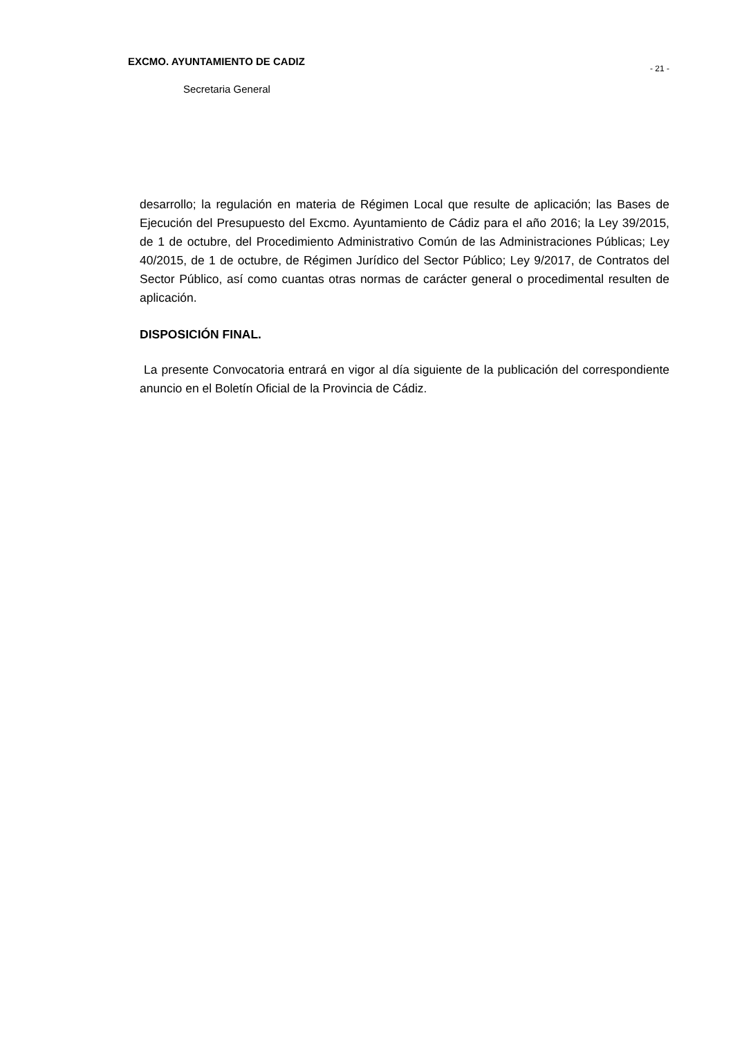EXCMO. AYUNTAMIENTO DE CADIZ
- 21 -
Secretaria General
desarrollo; la regulación en materia de Régimen Local que resulte de aplicación; las Bases de Ejecución del Presupuesto del Excmo. Ayuntamiento de Cádiz para el año 2016; la Ley 39/2015, de 1 de octubre, del Procedimiento Administrativo Común de las Administraciones Públicas; Ley 40/2015, de 1 de octubre, de Régimen Jurídico del Sector Público; Ley 9/2017, de Contratos del Sector Público, así como cuantas otras normas de carácter general o procedimental resulten de aplicación.
DISPOSICIÓN FINAL.
La presente Convocatoria entrará en vigor al día siguiente de la publicación del correspondiente anuncio en el Boletín Oficial de la Provincia de Cádiz.